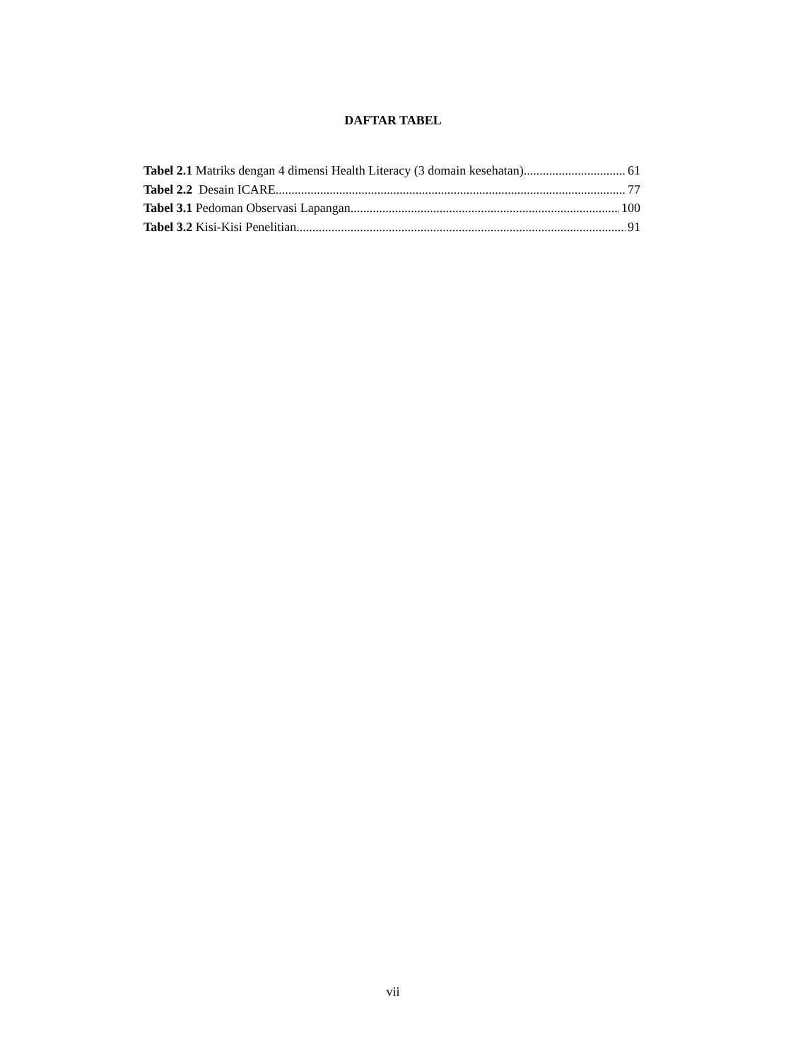DAFTAR TABEL
Tabel 2.1 Matriks dengan 4 dimensi Health Literacy (3 domain kesehatan) 61
Tabel 2.2 Desain ICARE 77
Tabel 3.1 Pedoman Observasi Lapangan 100
Tabel 3.2 Kisi-Kisi Penelitian 91
vii